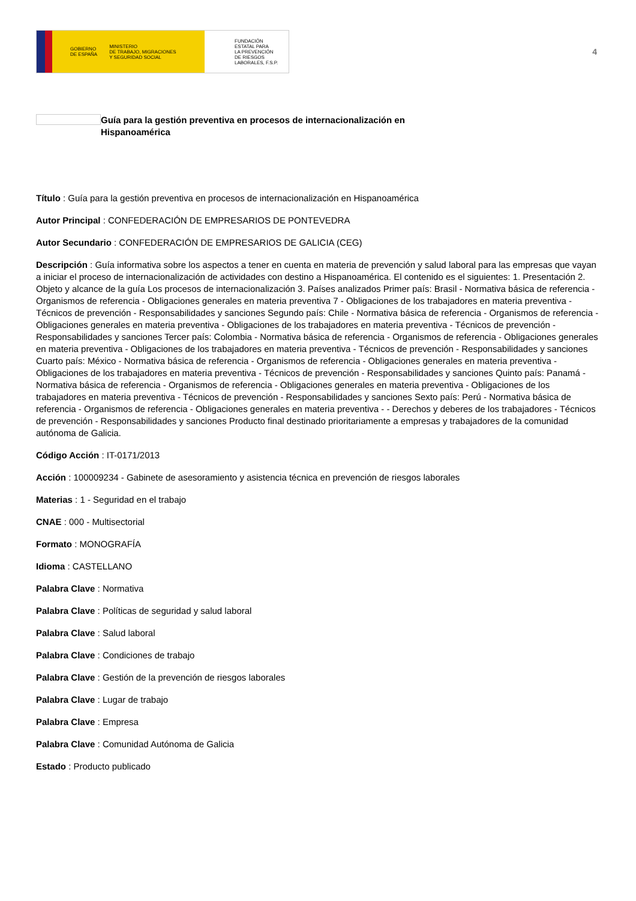GOBIERNO
DE ESPAÑA MINISTERIO
DE TRABAJO, MIGRACIONES
Y SEGURIDAD SOCIAL
FUNDACIÓN
ESTATAL PARA
LA PREVENCIÓN
DE RIESGOS
LABORALES, F.S.P.
4
Guía para la gestión preventiva en procesos de internacionalización en Hispanoamérica
Título : Guía para la gestión preventiva en procesos de internacionalización en Hispanoamérica
Autor Principal : CONFEDERACIÓN DE EMPRESARIOS DE PONTEVEDRA
Autor Secundario : CONFEDERACIÓN DE EMPRESARIOS DE GALICIA (CEG)
Descripción : Guía informativa sobre los aspectos a tener en cuenta en materia de prevención y salud laboral para las empresas que vayan a iniciar el proceso de internacionalización de actividades con destino a Hispanoamérica. El contenido es el siguientes: 1. Presentación 2. Objeto y alcance de la guía Los procesos de internacionalización 3. Países analizados Primer país: Brasil - Normativa básica de referencia - Organismos de referencia - Obligaciones generales en materia preventiva 7 - Obligaciones de los trabajadores en materia preventiva - Técnicos de prevención - Responsabilidades y sanciones Segundo país: Chile - Normativa básica de referencia - Organismos de referencia - Obligaciones generales en materia preventiva - Obligaciones de los trabajadores en materia preventiva - Técnicos de prevención - Responsabilidades y sanciones Tercer país: Colombia - Normativa básica de referencia - Organismos de referencia - Obligaciones generales en materia preventiva - Obligaciones de los trabajadores en materia preventiva - Técnicos de prevención - Responsabilidades y sanciones Cuarto país: México - Normativa básica de referencia - Organismos de referencia - Obligaciones generales en materia preventiva - Obligaciones de los trabajadores en materia preventiva - Técnicos de prevención - Responsabilidades y sanciones Quinto país: Panamá - Normativa básica de referencia - Organismos de referencia - Obligaciones generales en materia preventiva - Obligaciones de los trabajadores en materia preventiva - Técnicos de prevención - Responsabilidades y sanciones Sexto país: Perú - Normativa básica de referencia - Organismos de referencia - Obligaciones generales en materia preventiva - - Derechos y deberes de los trabajadores - Técnicos de prevención - Responsabilidades y sanciones Producto final destinado prioritariamente a empresas y trabajadores de la comunidad autónoma de Galicia.
Código Acción : IT-0171/2013
Acción : 100009234 - Gabinete de asesoramiento y asistencia técnica en prevención de riesgos laborales
Materias : 1 - Seguridad en el trabajo
CNAE : 000 - Multisectorial
Formato : MONOGRAFÍA
Idioma : CASTELLANO
Palabra Clave : Normativa
Palabra Clave : Políticas de seguridad y salud laboral
Palabra Clave : Salud laboral
Palabra Clave : Condiciones de trabajo
Palabra Clave : Gestión de la prevención de riesgos laborales
Palabra Clave : Lugar de trabajo
Palabra Clave : Empresa
Palabra Clave : Comunidad Autónoma de Galicia
Estado : Producto publicado